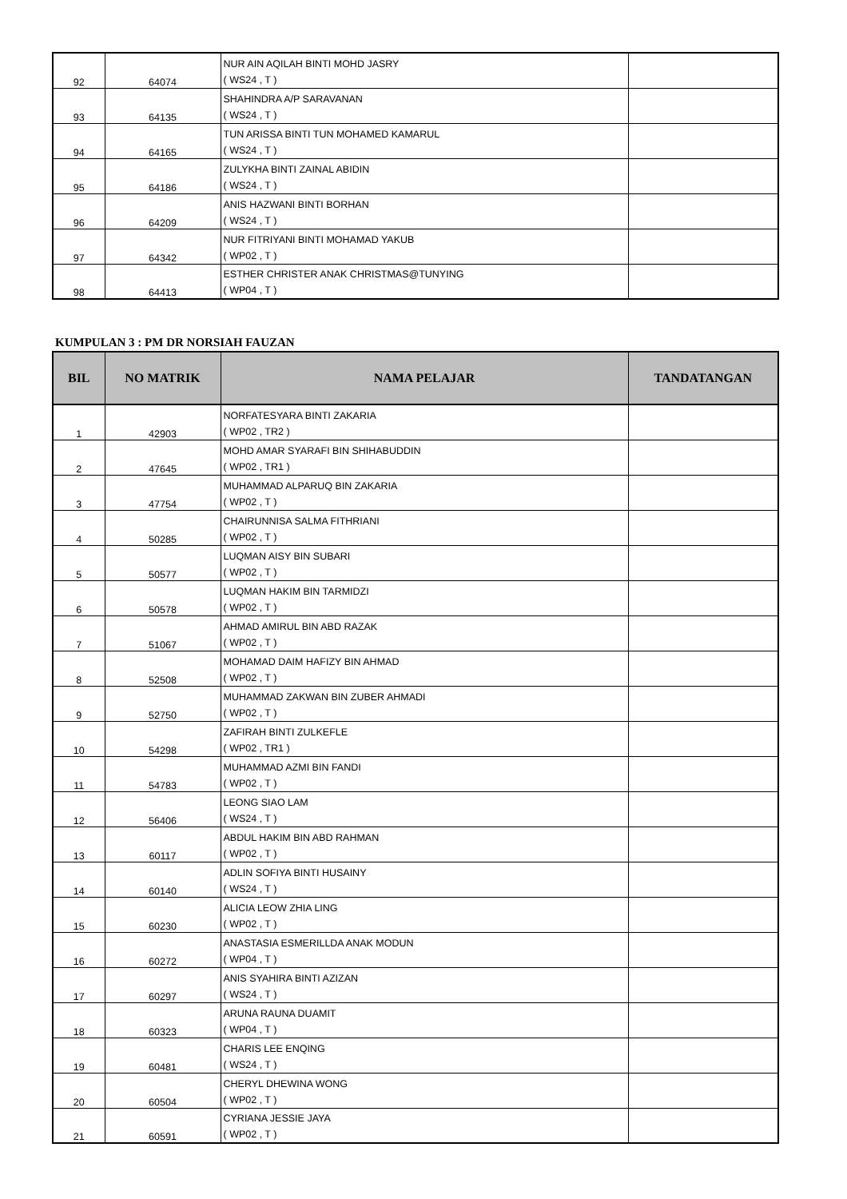| 92 | 64074 | NUR AIN AQILAH BINTI MOHD JASRY ( WS24 , T ) | |
| 93 | 64135 | SHAHINDRA A/P SARAVANAN ( WS24 , T ) | |
| 94 | 64165 | TUN ARISSA BINTI TUN MOHAMED KAMARUL ( WS24 , T ) | |
| 95 | 64186 | ZULYKHA BINTI ZAINAL ABIDIN ( WS24 , T ) | |
| 96 | 64209 | ANIS HAZWANI BINTI BORHAN ( WS24 , T ) | |
| 97 | 64342 | NUR FITRIYANI BINTI MOHAMAD YAKUB ( WP02 , T ) | |
| 98 | 64413 | ESTHER CHRISTER ANAK CHRISTMAS@TUNYING ( WP04 , T ) | |
KUMPULAN 3 : PM DR NORSIAH FAUZAN
| BIL | NO MATRIK | NAMA PELAJAR | TANDATANGAN |
| --- | --- | --- | --- |
| 1 | 42903 | NORFATESYARA BINTI ZAKARIA ( WP02 , TR2 ) | |
| 2 | 47645 | MOHD AMAR SYARAFI BIN SHIHABUDDIN ( WP02 , TR1 ) | |
| 3 | 47754 | MUHAMMAD ALPARUQ BIN ZAKARIA ( WP02 , T ) | |
| 4 | 50285 | CHAIRUNNISA SALMA FITHRIANI ( WP02 , T ) | |
| 5 | 50577 | LUQMAN AISY BIN SUBARI ( WP02 , T ) | |
| 6 | 50578 | LUQMAN HAKIM BIN TARMIDZI ( WP02 , T ) | |
| 7 | 51067 | AHMAD AMIRUL BIN ABD RAZAK ( WP02 , T ) | |
| 8 | 52508 | MOHAMAD DAIM HAFIZY BIN AHMAD ( WP02 , T ) | |
| 9 | 52750 | MUHAMMAD ZAKWAN BIN ZUBER AHMADI ( WP02 , T ) | |
| 10 | 54298 | ZAFIRAH BINTI ZULKEFLE ( WP02 , TR1 ) | |
| 11 | 54783 | MUHAMMAD AZMI BIN FANDI ( WP02 , T ) | |
| 12 | 56406 | LEONG SIAO LAM ( WS24 , T ) | |
| 13 | 60117 | ABDUL HAKIM BIN ABD RAHMAN ( WP02 , T ) | |
| 14 | 60140 | ADLIN SOFIYA BINTI HUSAINY ( WS24 , T ) | |
| 15 | 60230 | ALICIA LEOW ZHIA LING ( WP02 , T ) | |
| 16 | 60272 | ANASTASIA ESMERILLDA ANAK MODUN ( WP04 , T ) | |
| 17 | 60297 | ANIS SYAHIRA BINTI AZIZAN ( WS24 , T ) | |
| 18 | 60323 | ARUNA RAUNA DUAMIT ( WP04 , T ) | |
| 19 | 60481 | CHARIS LEE ENQING ( WS24 , T ) | |
| 20 | 60504 | CHERYL DHEWINA WONG ( WP02 , T ) | |
| 21 | 60591 | CYRIANA JESSIE JAYA ( WP02 , T ) | |